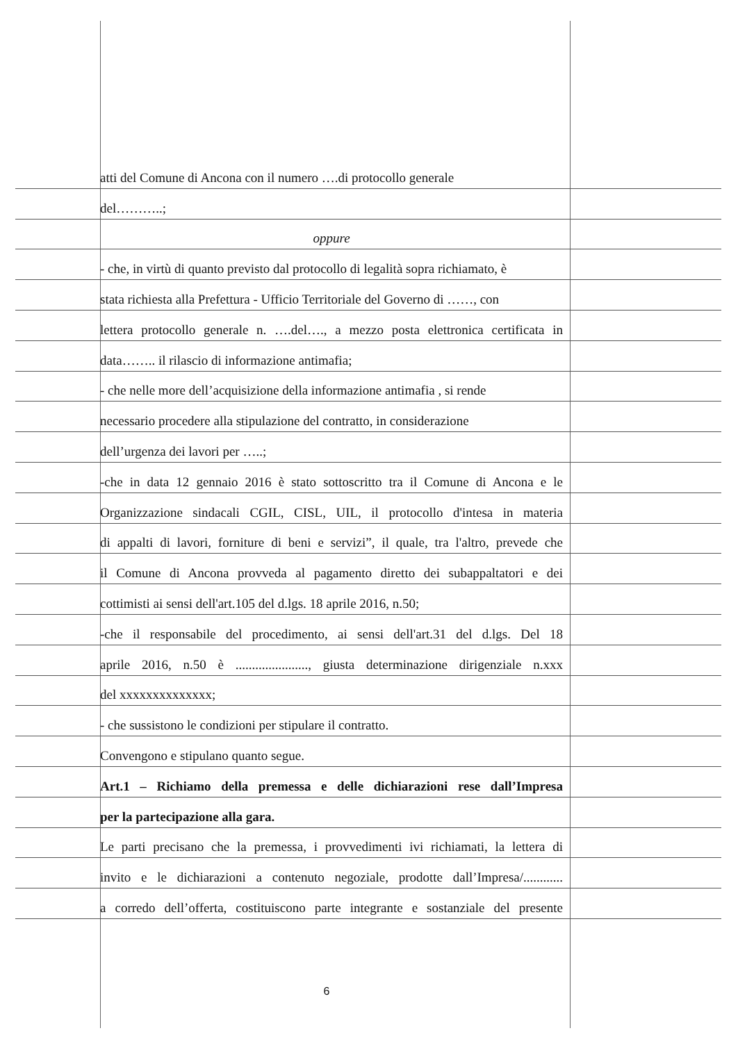atti del Comune di Ancona con il numero ….di protocollo generale
del………..;
oppure
- che, in virtù di quanto previsto dal protocollo di legalità sopra richiamato, è
stata richiesta alla Prefettura - Ufficio Territoriale del Governo di ……, con
lettera protocollo generale n. ….del…., a mezzo posta elettronica certificata in
data…….. il rilascio di informazione antimafia;
- che nelle more dell’acquisizione della informazione antimafia , si rende
necessario procedere alla stipulazione del contratto, in considerazione
dell’urgenza dei lavori per …..;
-che in data 12 gennaio 2016 è stato sottoscritto tra il Comune di Ancona e le
Organizzazione sindacali CGIL, CISL, UIL, il protocollo d'intesa in materia
di appalti di lavori, forniture di beni e servizi”, il quale, tra l'altro, prevede che
il Comune di Ancona provveda al pagamento diretto dei subappaltatori e dei
cottimisti ai sensi dell'art.105 del d.lgs. 18 aprile 2016, n.50;
-che il responsabile del procedimento, ai sensi dell'art.31 del d.lgs. Del 18
aprile 2016, n.50 è ......................, giusta determinazione dirigenziale n.xxx
del xxxxxxxxxxxxxx;
- che sussistono le condizioni per stipulare il contratto.
Convengono e stipulano quanto segue.
Art.1 – Richiamo della premessa e delle dichiarazioni rese dall’Impresa
per la partecipazione alla gara.
Le parti precisano che la premessa, i provvedimenti ivi richiamati, la lettera di
invito e le dichiarazioni a contenuto negoziale, prodotte dall’Impresa/............
a corredo dell’offerta, costituiscono parte integrante e sostanziale del presente
6